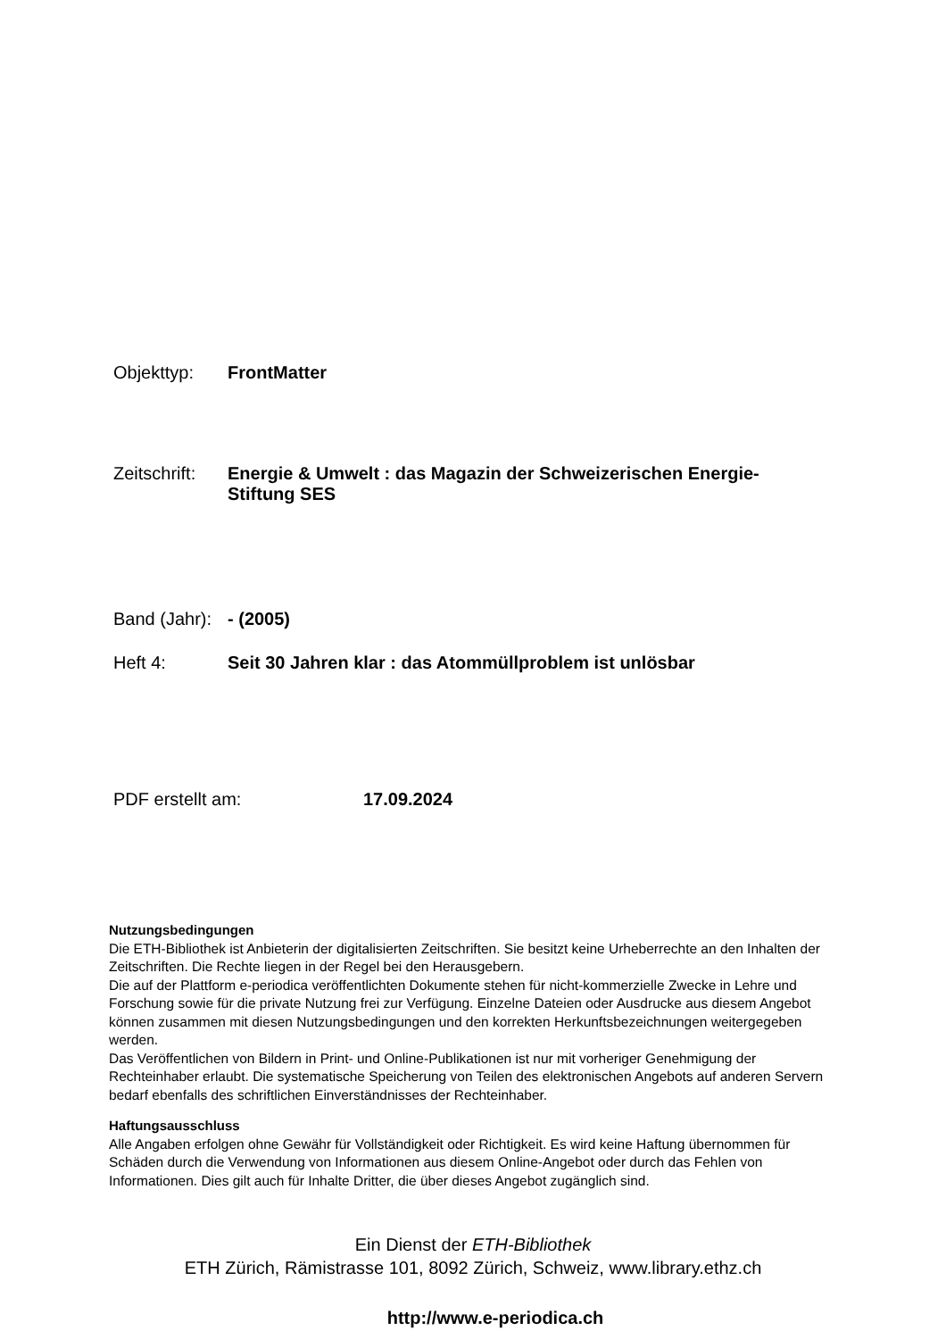Objekttyp: FrontMatter
Zeitschrift:
Energie & Umwelt : das Magazin der Schweizerischen Energie-Stiftung SES
Band (Jahr):
- (2005)
Heft 4: Seit 30 Jahren klar : das Atommüllproblem ist unlösbar
PDF erstellt am: 17.09.2024
Nutzungsbedingungen
Die ETH-Bibliothek ist Anbieterin der digitalisierten Zeitschriften. Sie besitzt keine Urheberrechte an den Inhalten der Zeitschriften. Die Rechte liegen in der Regel bei den Herausgebern.
Die auf der Plattform e-periodica veröffentlichten Dokumente stehen für nicht-kommerzielle Zwecke in Lehre und Forschung sowie für die private Nutzung frei zur Verfügung. Einzelne Dateien oder Ausdrucke aus diesem Angebot können zusammen mit diesen Nutzungsbedingungen und den korrekten Herkunftsbezeichnungen weitergegeben werden.
Das Veröffentlichen von Bildern in Print- und Online-Publikationen ist nur mit vorheriger Genehmigung der Rechteinhaber erlaubt. Die systematische Speicherung von Teilen des elektronischen Angebots auf anderen Servern bedarf ebenfalls des schriftlichen Einverständnisses der Rechteinhaber.
Haftungsausschluss
Alle Angaben erfolgen ohne Gewähr für Vollständigkeit oder Richtigkeit. Es wird keine Haftung übernommen für Schäden durch die Verwendung von Informationen aus diesem Online-Angebot oder durch das Fehlen von Informationen. Dies gilt auch für Inhalte Dritter, die über dieses Angebot zugänglich sind.
Ein Dienst der ETH-Bibliothek
ETH Zürich, Rämistrasse 101, 8092 Zürich, Schweiz, www.library.ethz.ch
http://www.e-periodica.ch